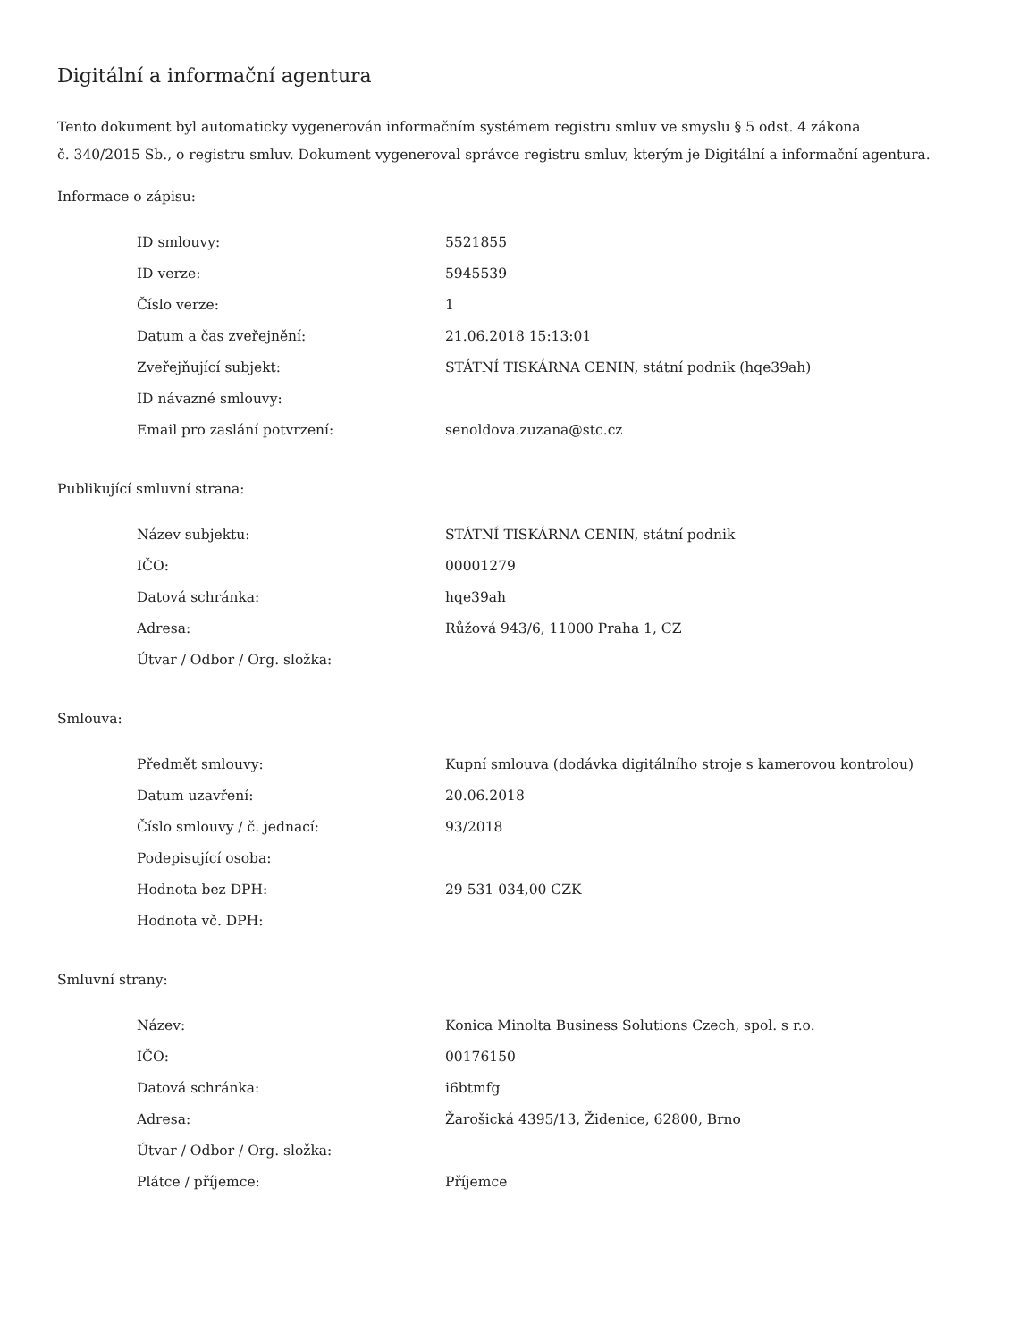Digitální a informační agentura
Tento dokument byl automaticky vygenerován informačním systémem registru smluv ve smyslu § 5 odst. 4 zákona
č. 340/2015 Sb., o registru smluv. Dokument vygeneroval správce registru smluv, kterým je Digitální a informační agentura.
Informace o zápisu:
| ID smlouvy: | 5521855 |
| ID verze: | 5945539 |
| Číslo verze: | 1 |
| Datum a čas zveřejnění: | 21.06.2018 15:13:01 |
| Zveřejňující subjekt: | STÁTNÍ TISKÁRNA CENIN, státní podnik (hqe39ah) |
| ID návazné smlouvy: | |
| Email pro zaslání potvrzení: | senoldova.zuzana@stc.cz |
Publikující smluvní strana:
| Název subjektu: | STÁTNÍ TISKÁRNA CENIN, státní podnik |
| IČO: | 00001279 |
| Datová schránka: | hqe39ah |
| Adresa: | Růžová 943/6, 11000 Praha 1, CZ |
| Útvar / Odbor / Org. složka: | |
Smlouva:
| Předmět smlouvy: | Kupní smlouva (dodávka digitálního stroje s kamerovou kontrolou) |
| Datum uzavření: | 20.06.2018 |
| Číslo smlouvy / č. jednací: | 93/2018 |
| Podepisující osoba: | |
| Hodnota bez DPH: | 29 531 034,00 CZK |
| Hodnota vč. DPH: | |
Smluvní strany:
| Název: | Konica Minolta Business Solutions Czech, spol. s r.o. |
| IČO: | 00176150 |
| Datová schránka: | i6btmfg |
| Adresa: | Žarošická 4395/13, Židenice, 62800, Brno |
| Útvar / Odbor / Org. složka: | |
| Plátce / příjemce: | Příjemce |